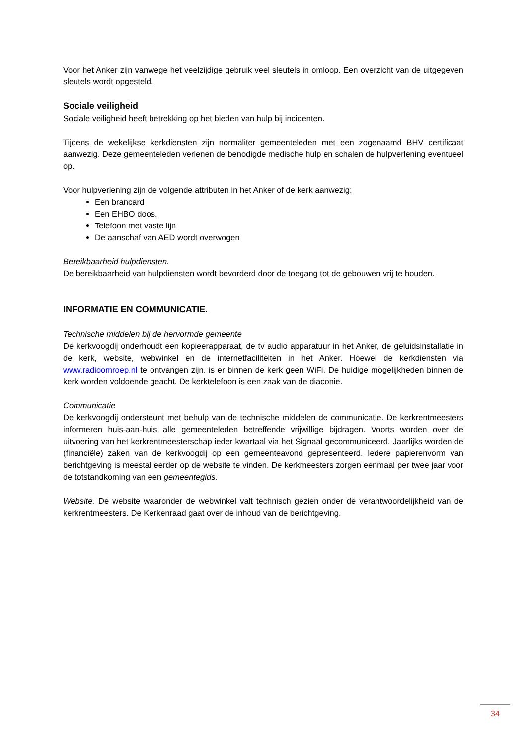Voor het Anker zijn vanwege het veelzijdige gebruik veel sleutels in omloop. Een overzicht van de uitgegeven sleutels wordt opgesteld.
Sociale veiligheid
Sociale veiligheid heeft betrekking op het bieden van hulp bij incidenten.
Tijdens de wekelijkse kerkdiensten zijn normaliter gemeenteleden met een zogenaamd BHV certificaat aanwezig. Deze gemeenteleden verlenen de benodigde medische hulp en schalen de hulpverlening eventueel op.
Voor hulpverlening zijn de volgende attributen in het Anker of de kerk aanwezig:
Een brancard
Een EHBO doos.
Telefoon met vaste lijn
De aanschaf van AED wordt overwogen
Bereikbaarheid hulpdiensten.
De bereikbaarheid van hulpdiensten wordt bevorderd door de toegang tot de gebouwen vrij te houden.
INFORMATIE EN COMMUNICATIE.
Technische middelen bij de hervormde gemeente
De kerkvoogdij onderhoudt een kopieerapparaat, de tv audio apparatuur in het Anker, de geluidsinstallatie in de kerk, website, webwinkel en de internetfaciliteiten in het Anker. Hoewel de kerkdiensten via www.radioomroep.nl te ontvangen zijn, is er binnen de kerk geen WiFi. De huidige mogelijkheden binnen de kerk worden voldoende geacht. De kerktelefoon is een zaak van de diaconie.
Communicatie
De kerkvoogdij ondersteunt met behulp van de technische middelen de communicatie. De kerkrentmeesters informeren huis-aan-huis alle gemeenteleden betreffende vrijwillige bijdragen. Voorts worden over de uitvoering van het kerkrentmeesterschap ieder kwartaal via het Signaal gecommuniceerd. Jaarlijks worden de (financiële) zaken van de kerkvoogdij op een gemeenteavond gepresenteerd. Iedere papierenvorm van berichtgeving is meestal eerder op de website te vinden. De kerkmeesters zorgen eenmaal per twee jaar voor de totstandkoming van een gemeentegids.
Website. De website waaronder de webwinkel valt technisch gezien onder de verantwoordelijkheid van de kerkrentmeesters. De Kerkenraad gaat over de inhoud van de berichtgeving.
34